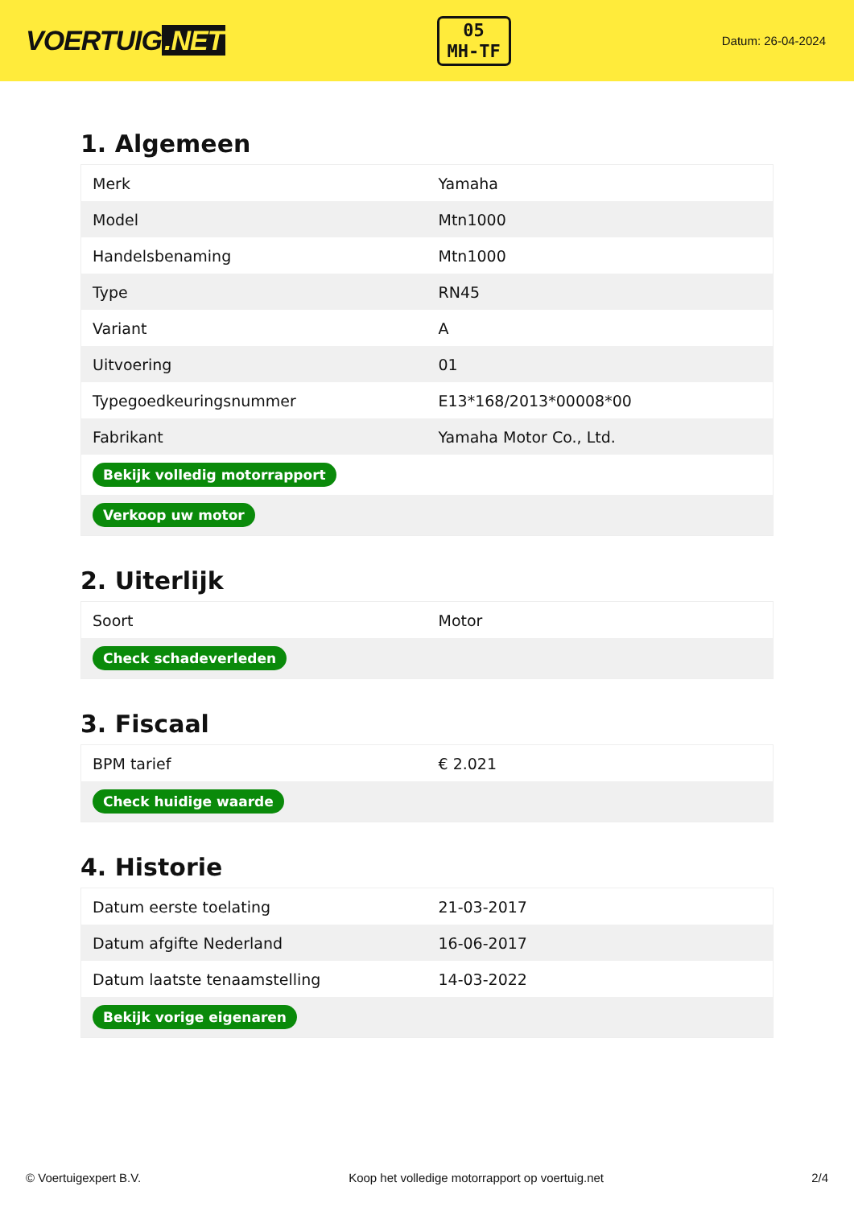VOERTUIG.NET
05
MH-TF
Datum: 26-04-2024
1. Algemeen
| Merk | Yamaha |
| Model | Mtn1000 |
| Handelsbenaming | Mtn1000 |
| Type | RN45 |
| Variant | A |
| Uitvoering | 01 |
| Typegoedkeuringsnummer | E13*168/2013*00008*00 |
| Fabrikant | Yamaha Motor Co., Ltd. |
| Bekijk volledig motorrapport | |
| Verkoop uw motor | |
2. Uiterlijk
| Soort | Motor |
| Check schadeverleden | |
3. Fiscaal
| BPM tarief | € 2.021 |
| Check huidige waarde | |
4. Historie
| Datum eerste toelating | 21-03-2017 |
| Datum afgifte Nederland | 16-06-2017 |
| Datum laatste tenaamstelling | 14-03-2022 |
| Bekijk vorige eigenaren | |
© Voertuigexpert B.V. Koop het volledige motorrapport op voertuig.net 2/4